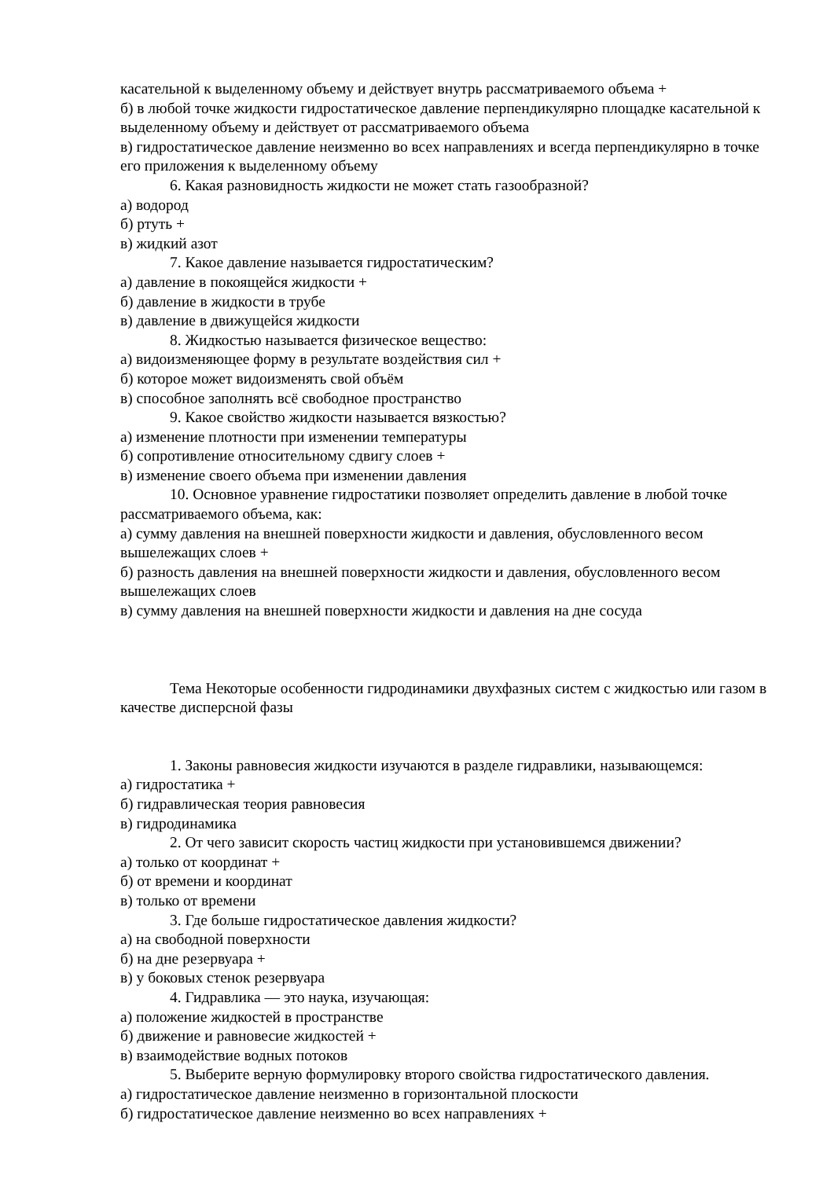касательной к выделенному объему и действует внутрь рассматриваемого объема +
б) в любой точке жидкости гидростатическое давление перпендикулярно площадке касательной к выделенному объему и действует от рассматриваемого объема
в) гидростатическое давление неизменно во всех направлениях и всегда перпендикулярно в точке его приложения к выделенному объему
6. Какая разновидность жидкости не может стать газообразной?
а) водород
б) ртуть +
в) жидкий азот
7. Какое давление называется гидростатическим?
а) давление в покоящейся жидкости +
б) давление в жидкости в трубе
в) давление в движущейся жидкости
8. Жидкостью называется физическое вещество:
а) видоизменяющее форму в результате воздействия сил +
б) которое может видоизменять свой объём
в) способное заполнять всё свободное пространство
9. Какое свойство жидкости называется вязкостью?
а) изменение плотности при изменении температуры
б) сопротивление относительному сдвигу слоев +
в) изменение своего объема при изменении давления
10. Основное уравнение гидростатики позволяет определить давление в любой точке рассматриваемого объема, как:
а) сумму давления на внешней поверхности жидкости и давления, обусловленного весом вышележащих слоев +
б) разность давления на внешней поверхности жидкости и давления, обусловленного весом вышележащих слоев
в) сумму давления на внешней поверхности жидкости и давления на дне сосуда
Тема Некоторые особенности гидродинамики двухфазных систем с жидкостью или газом в качестве дисперсной фазы
1. Законы равновесия жидкости изучаются в разделе гидравлики, называющемся:
а) гидростатика +
б) гидравлическая теория равновесия
в) гидродинамика
2. От чего зависит скорость частиц жидкости при установившемся движении?
а) только от координат +
б) от времени и координат
в) только от времени
3. Где больше гидростатическое давления жидкости?
а) на свободной поверхности
б) на дне резервуара +
в) у боковых стенок резервуара
4. Гидравлика — это наука, изучающая:
а) положение жидкостей в пространстве
б) движение и равновесие жидкостей +
в) взаимодействие водных потоков
5. Выберите верную формулировку второго свойства гидростатического давления.
а) гидростатическое давление неизменно в горизонтальной плоскости
б) гидростатическое давление неизменно во всех направлениях +